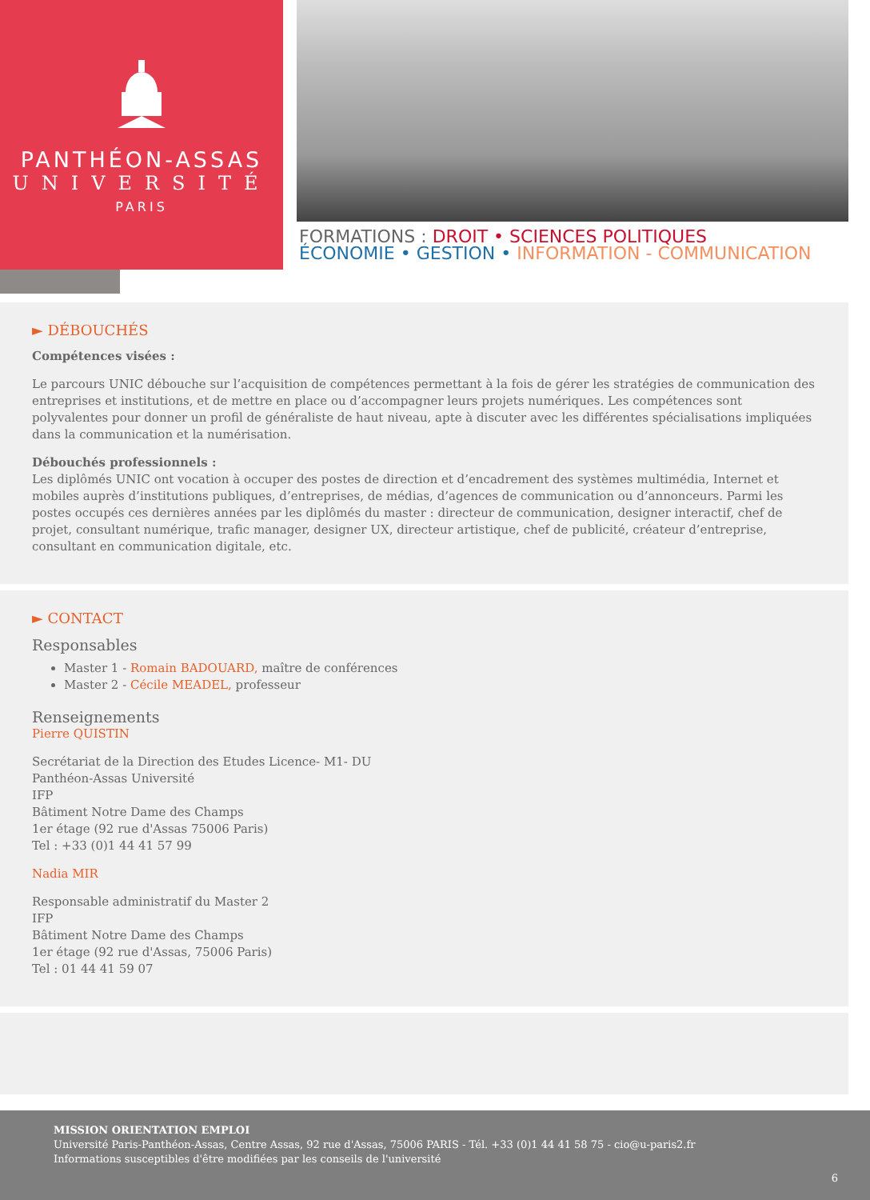PANTHÉON-ASSAS
UNIVERSITÉ
PARIS
FORMATIONS : DROIT • SCIENCES POLITIQUES
ÉCONOMIE • GESTION • INFORMATION - COMMUNICATION
► DÉBOUCHÉS
Compétences visées :
Le parcours UNIC débouche sur l’acquisition de compétences permettant à la fois de gérer les stratégies de communication des entreprises et institutions, et de mettre en place ou d’accompagner leurs projets numériques. Les compétences sont polyvalentes pour donner un profil de généraliste de haut niveau, apte à discuter avec les différentes spécialisations impliquées dans la communication et la numérisation.
Débouchés professionnels :
Les diplômés UNIC ont vocation à occuper des postes de direction et d’encadrement des systèmes multimédia, Internet et mobiles auprès d’institutions publiques, d’entreprises, de médias, d’agences de communication ou d’annonceurs. Parmi les postes occupés ces dernières années par les diplômés du master : directeur de communication, designer interactif, chef de projet, consultant numérique, trafic manager, designer UX, directeur artistique, chef de publicité, créateur d’entreprise, consultant en communication digitale, etc.
► CONTACT
Responsables
Master 1 - Romain BADOUARD, maître de conférences
Master 2 - Cécile MEADEL, professeur
Renseignements
Pierre QUISTIN
Secrétariat de la Direction des Etudes Licence- M1- DU
Panthéon-Assas Université
IFP
Bâtiment Notre Dame des Champs
1er étage (92 rue d'Assas 75006 Paris)
Tel : +33 (0)1 44 41 57 99
Nadia MIR
Responsable administratif du Master 2
IFP
Bâtiment Notre Dame des Champs
1er étage (92 rue d'Assas, 75006 Paris)
Tel : 01 44 41 59 07
MISSION ORIENTATION EMPLOI
Université Paris-Panthéon-Assas, Centre Assas, 92 rue d'Assas, 75006 PARIS - Tél. +33 (0)1 44 41 58 75 - cio@u-paris2.fr
Informations susceptibles d'être modifiées par les conseils de l'université
6